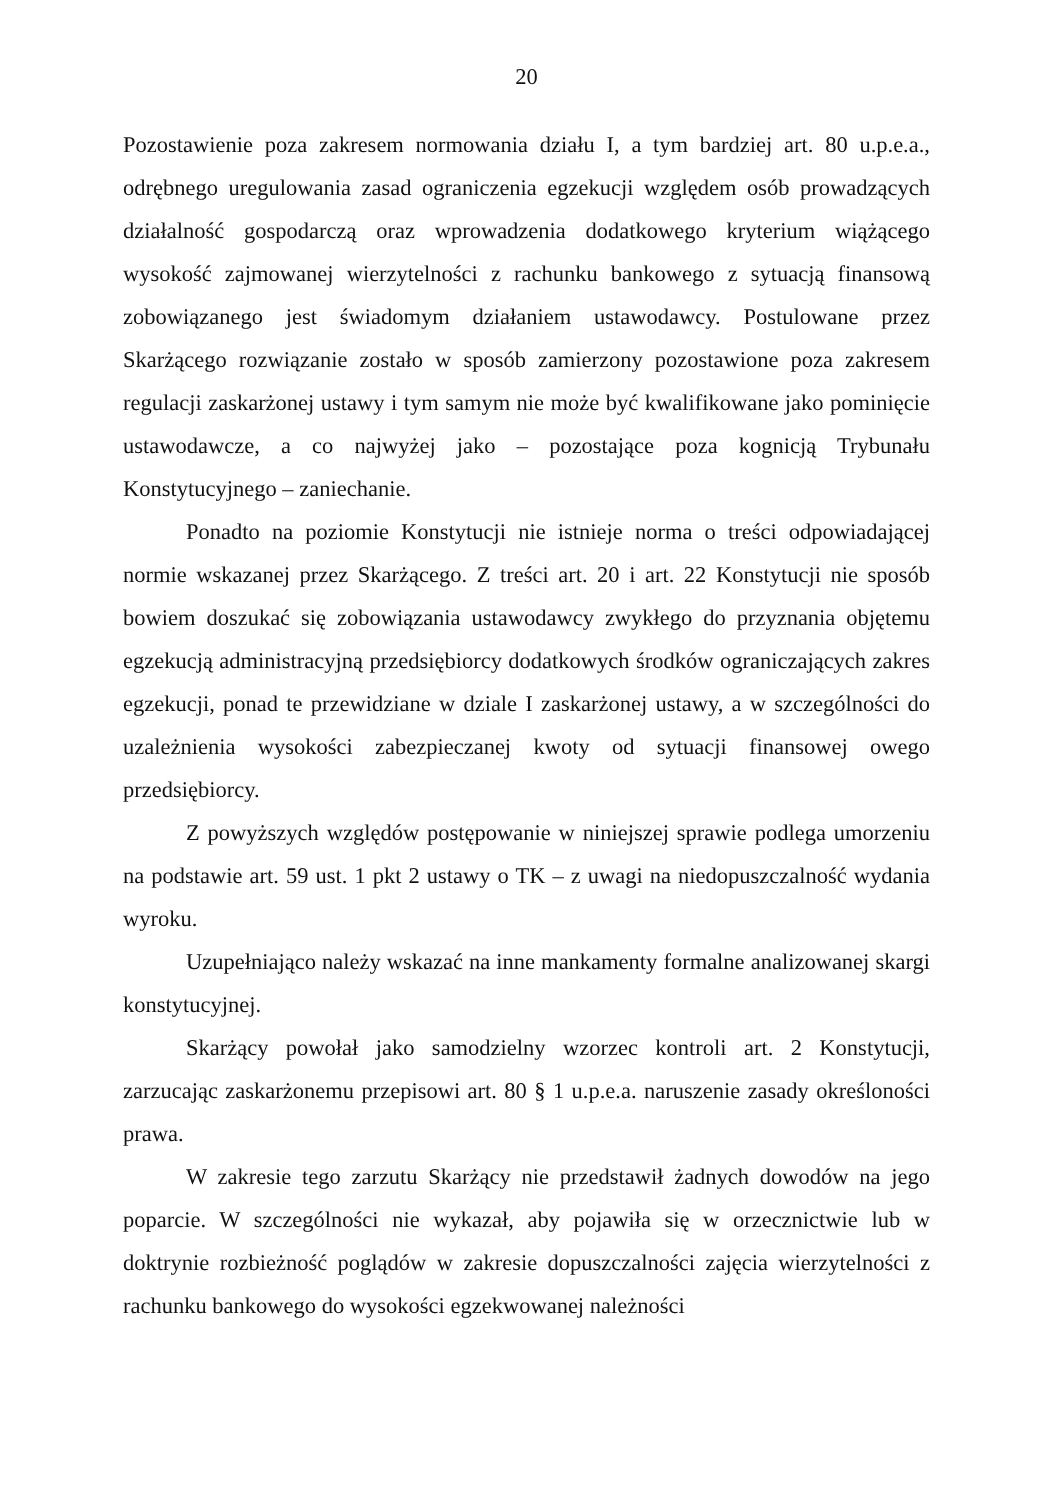20
Pozostawienie poza zakresem normowania działu I, a tym bardziej art. 80 u.p.e.a., odrębnego uregulowania zasad ograniczenia egzekucji względem osób prowadzących działalność gospodarczą oraz wprowadzenia dodatkowego kryterium wiążącego wysokość zajmowanej wierzytelności z rachunku bankowego z sytuacją finansową zobowiązanego jest świadomym działaniem ustawodawcy. Postulowane przez Skarżącego rozwiązanie zostało w sposób zamierzony pozostawione poza zakresem regulacji zaskarżonej ustawy i tym samym nie może być kwalifikowane jako pominięcie ustawodawcze, a co najwyżej jako – pozostające poza kognicją Trybunału Konstytucyjnego – zaniechanie.
Ponadto na poziomie Konstytucji nie istnieje norma o treści odpowiadającej normie wskazanej przez Skarżącego. Z treści art. 20 i art. 22 Konstytucji nie sposób bowiem doszukać się zobowiązania ustawodawcy zwykłego do przyznania objętemu egzekucją administracyjną przedsiębiorcy dodatkowych środków ograniczających zakres egzekucji, ponad te przewidziane w dziale I zaskarżonej ustawy, a w szczególności do uzależnienia wysokości zabezpieczanej kwoty od sytuacji finansowej owego przedsiębiorcy.
Z powyższych względów postępowanie w niniejszej sprawie podlega umorzeniu na podstawie art. 59 ust. 1 pkt 2 ustawy o TK – z uwagi na niedopuszczalność wydania wyroku.
Uzupełniająco należy wskazać na inne mankamenty formalne analizowanej skargi konstytucyjnej.
Skarżący powołał jako samodzielny wzorzec kontroli art. 2 Konstytucji, zarzucając zaskarżonemu przepisowi art. 80 § 1 u.p.e.a. naruszenie zasady określoności prawa.
W zakresie tego zarzutu Skarżący nie przedstawił żadnych dowodów na jego poparcie. W szczególności nie wykazał, aby pojawiła się w orzecznictwie lub w doktrynie rozbieżność poglądów w zakresie dopuszczalności zajęcia wierzytelności z rachunku bankowego do wysokości egzekwowanej należności